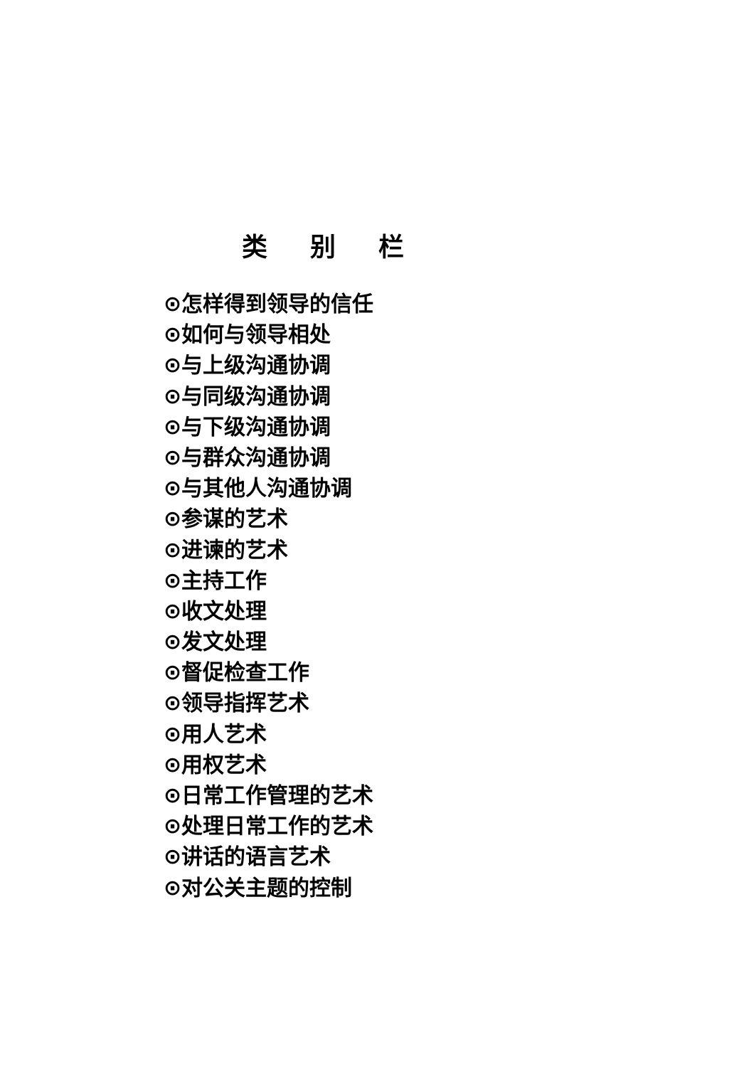类别栏
⊙怎样得到领导的信任
⊙如何与领导相处
⊙与上级沟通协调
⊙与同级沟通协调
⊙与下级沟通协调
⊙与群众沟通协调
⊙与其他人沟通协调
⊙参谋的艺术
⊙进谏的艺术
⊙主持工作
⊙收文处理
⊙发文处理
⊙督促检查工作
⊙领导指挥艺术
⊙用人艺术
⊙用权艺术
⊙日常工作管理的艺术
⊙处理日常工作的艺术
⊙讲话的语言艺术
⊙对公关主题的控制